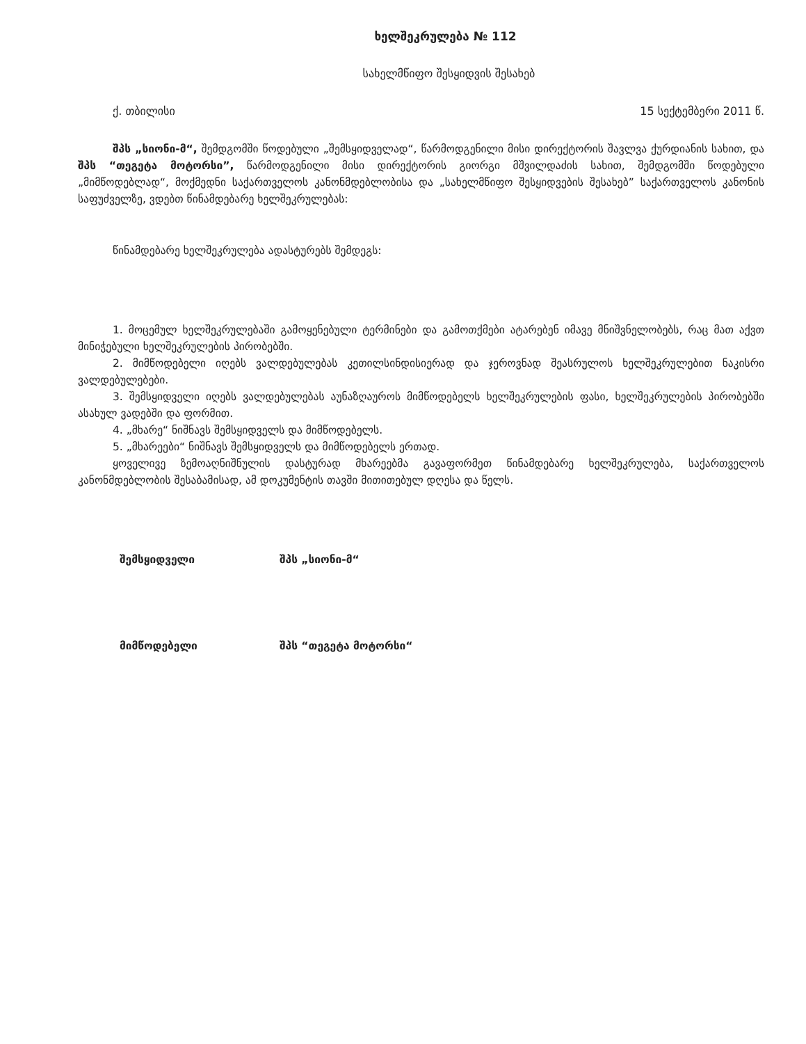ხელშეკრულება № 112
სახელმწიფო შესყიდვის შესახებ
ქ. თბილისი 15 სექტემბერი 2011 წ.
შპს „სიონი-მ“, შემდგომში წოდებული „შემსყიდველად“, წარმოდგენილი მისი დირექტორის შავლვა ქურდიანის სახით, და შპს “თეგეტა მოტორსი”, წარმოდგენილი მისი დირექტორის გიორგი მშვილდაძის სახით, შემდგომში წოდებული „მიმწოდებლად“, მოქმედნი საქართველოს კანონმდებლობისა და „სახელმწიფო შესყიდვების შესახებ” საქართველოს კანონის საფუძველზე, ვდებთ წინამდებარე ხელშეკრულებას:
წინამდებარე ხელშეკრულება ადასტურებს შემდეგს:
1. მოცემულ ხელშეკრულებაში გამოყენებული ტერმინები და გამოთქმები ატარებენ იმავე მნიშვნელობებს, რაც მათ აქვთ მინიჭებული ხელშეკრულების პირობებში.
2. მიმწოდებელი იღებს ვალდებულებას კეთილსინდისიერად და ჯეროვნად შეასრულოს ხელშეკრულებით ნაკისრი ვალდებულებები.
3. შემსყიდველი იღებს ვალდებულებას აუნაზღაუროს მიმწოდებელს ხელშეკრულების ფასი, ხელშეკრულების პირობებში ასახულ ვადებში და ფორმით.
4. „მხარე“ ნიშნავს შემსყიდველს და მიმწოდებელს.
5. „მხარეები“ ნიშნავს შემსყიდველს და მიმწოდებელს ერთად.
ყოველივე ზემოაღნიშნულის დასტურად მხარეებმა გავაფორმეთ წინამდებარე ხელშეკრულება, საქართველოს კანონმდებლობის შესაბამისად, ამ დოკუმენტის თავში მითითებულ დღესა და წელს.
შემსყიდველი შპს „სიონი-მ“
მიმწოდებელი შპს “თეგეტა მოტორსი“